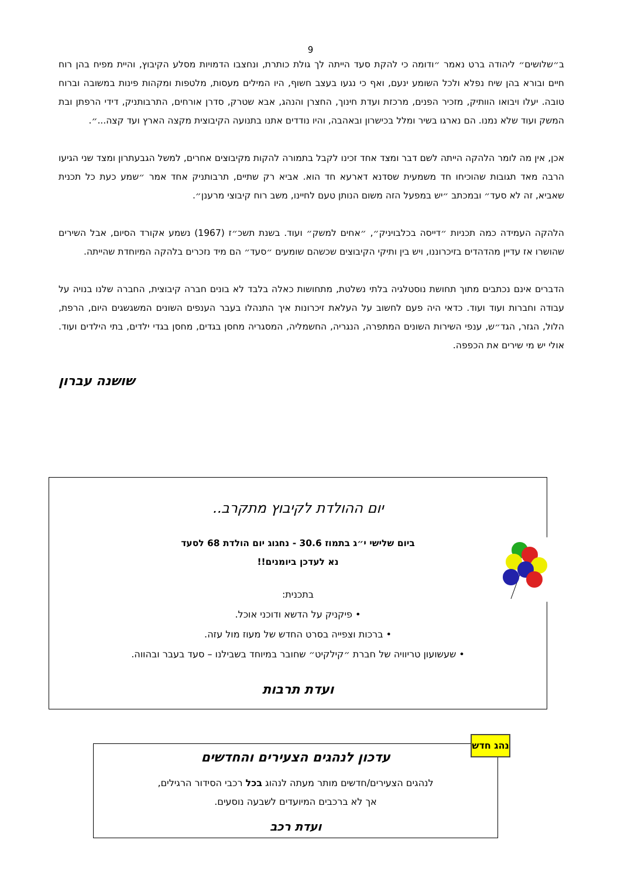9
ב״שלושים״ ליהודה ברט נאמר ״ודומה כי להקת סעד הייתה לך גולת כותרת, ונחצבו הדמויות מסלע הקיבוץ, והיית מפיח בהן רוח חיים ובורא בהן שיח נפלא ולכל השומע ינעם, ואף כי נגעו בעצב חשוף, היו המילים מעסות, מלטפות ומקהות פינות במשובה וברוח טובה. יעלו ויבואו הוותיק, מזכיר הפנים, מרכזת ועדת חינוך, החצרן והנהג, אבא שטרק, סדרן אורחים, התרבותניק, דידי הרפתן ובת המשק ועוד שלא נמנו. הם נארגו בשיר ומלל בכישרון ובאהבה, והיו נודדים אתנו בתנועה הקיבוצית מקצה הארץ ועד קצה...״.
אכן, אין מה לומר הלהקה הייתה לשם דבר ומצד אחד זכינו לקבל בתמורה להקות מקיבוצים אחרים, למשל הגבעתרון ומצד שני הגיעו הרבה מאד תגובות שהוכיחו חד משמעית שסדנא דארעא חד הוא. אביא רק שתיים, תרבותניק אחד אמר ״שמע כעת כל תכנית שאביא, זה לא סעד״ ובמכתב ״יש במפעל הזה משום הנותן טעם לחיינו, משב רוח קיבוצי מרענן״.
הלהקה העמידה כמה תכניות ״דייסה בכלבויניק״, ״אחים למשק״ ועוד. בשנת תשכ״ז (1967) נשמע אקורד הסיום, אבל השירים שהושרו אז עדיין מהדהדים בזיכרוננו, ויש בין ותיקי הקיבוצים שכשהם שומעים ״סעד״ הם מיד נזכרים בלהקה המיוחדת שהייתה.
הדברים אינם נכתבים מתוך תחושת נוסטלגיה בלתי נשלטת, מתחושות כאלה בלבד לא בונים חברה קיבוצית, החברה שלנו בנויה על עבודה וחברות ועוד ועוד. כדאי היה פעם לחשוב על העלאת זיכרונות איך התנהלו בעבר הענפים השונים המשגשגים היום, הרפת, הלול, הגזר, הגד״ש, ענפי השירות השונים המתפרה, הנגריה, החשמליה, המסגריה מחסן בגדים, מחסן בגדי ילדים, בתי הילדים ועוד. אולי יש מי שירים את הכפפה.
שושנה עברון
יום ההולדת לקיבוץ מתקרב..
ביום שלישי י״ג בתמוז 30.6 - נחגוג יום הולדת 68 לסעד
נא לעדכן ביומנים!!
בתכנית:
• פיקניק על הדשא ודוכני אוכל.
• ברכות וצפייה בסרט החדש של מעוז מול עזה.
• שעשועון טריוויה של חברת ״קילקיט״ שחובר במיוחד בשבילנו – סעד בעבר ובהווה.
ועדת תרבות
עדכון לנהגים הצעירים והחדשים
לנהגים הצעירים/חדשים מותר מעתה לנהוג בכל רכבי הסידור הרגילים,
אך לא ברכבים המיועדים לשבעה נוסעים.
ועדת רכב
נהג חדש